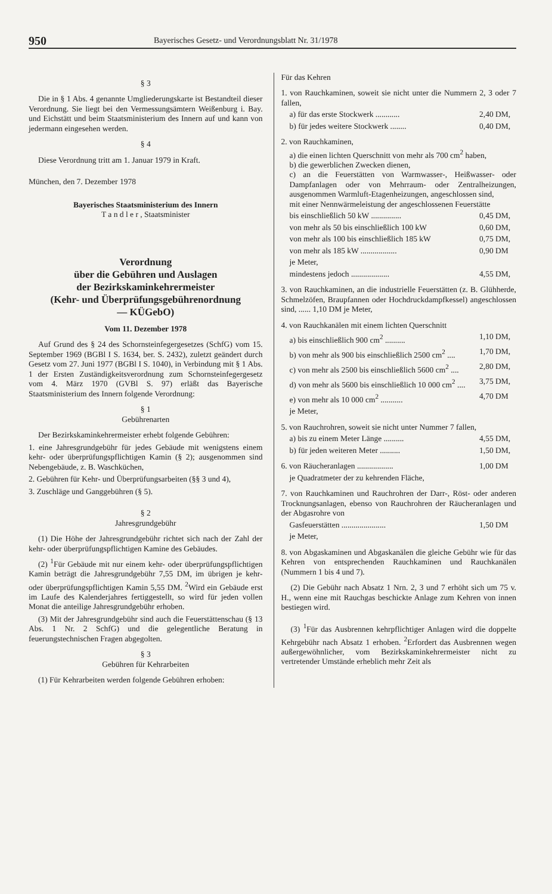950 Bayerisches Gesetz- und Verordnungsblatt Nr. 31/1978
§ 3
Die in § 1 Abs. 4 genannte Umgliederungskarte ist Bestandteil dieser Verordnung. Sie liegt bei den Vermessungsämtern Weißenburg i. Bay. und Eichstätt und beim Staatsministerium des Innern auf und kann von jedermann eingesehen werden.
§ 4
Diese Verordnung tritt am 1. Januar 1979 in Kraft.
München, den 7. Dezember 1978
Bayerisches Staatsministerium des Innern
T a n d l e r , Staatsminister
Verordnung
über die Gebühren und Auslagen
der Bezirkskaminkehrermeister
(Kehr- und Überprüfungsgebührenordnung
— KÜGebO)
Vom 11. Dezember 1978
Auf Grund des § 24 des Schornsteinfegergesetzes (SchfG) vom 15. September 1969 (BGBl I S. 1634, ber. S. 2432), zuletzt geändert durch Gesetz vom 27. Juni 1977 (BGBl I S. 1040), in Verbindung mit § 1 Abs. 1 der Ersten Zuständigkeitsverordnung zum Schornsteinfegergesetz vom 4. März 1970 (GVBl S. 97) erläßt das Bayerische Staatsministerium des Innern folgende Verordnung:
§ 1
Gebührenarten
Der Bezirkskaminkehrermeister erhebt folgende Gebühren:
1. eine Jahresgrundgebühr für jedes Gebäude mit wenigstens einem kehr- oder überprüfungspflichtigen Kamin (§ 2); ausgenommen sind Nebengebäude, z. B. Waschküchen,
2. Gebühren für Kehr- und Überprüfungsarbeiten (§§ 3 und 4),
3. Zuschläge und Ganggebühren (§ 5).
§ 2
Jahresgrundgebühr
(1) Die Höhe der Jahresgrundgebühr richtet sich nach der Zahl der kehr- oder überprüfungspflichtigen Kamine des Gebäudes.
(2) <sup>1</sup>Für Gebäude mit nur einem kehr- oder überprüfungspflichtigen Kamin beträgt die Jahresgrundgebühr 7,55 DM, im übrigen je kehr- oder überprüfungspflichtigen Kamin 5,55 DM. <sup>2</sup>Wird ein Gebäude erst im Laufe des Kalenderjahres fertiggestellt, so wird für jeden vollen Monat die anteilige Jahresgrundgebühr erhoben.
(3) Mit der Jahresgrundgebühr sind auch die Feuerstättenschau (§ 13 Abs. 1 Nr. 2 SchfG) und die gelegentliche Beratung in feuerungstechnischen Fragen abgegolten.
§ 3
Gebühren für Kehrarbeiten
(1) Für Kehrarbeiten werden folgende Gebühren erhoben:
Für das Kehren
1. von Rauchkaminen, soweit sie nicht unter die Nummern 2, 3 oder 7 fallen,
a) für das erste Stockwerk ............ 2,40 DM,
b) für jedes weitere Stockwerk ........ 0,40 DM,
2. von Rauchkaminen,
a) die einen lichten Querschnitt von mehr als 700 cm<sup>2</sup> haben,
b) die gewerblichen Zwecken dienen,
c) an die Feuerstätten von Warmwasser-, Heißwasser- oder Dampfanlagen oder von Mehrraum- oder Zentralheizungen, ausgenommen Warmluft-Etagenheizungen, angeschlossen sind,
mit einer Nennwärmeleistung der angeschlossenen Feuerstätte
bis einschließlich 50 kW ............... 0,45 DM,
von mehr als 50 bis einschließlich 100 kW 0,60 DM,
von mehr als 100 bis einschließlich 185 kW 0,75 DM,
von mehr als 185 kW .................. 0,90 DM
je Meter,
mindestens jedoch ................... 4,55 DM,
3. von Rauchkaminen, an die industrielle Feuerstätten (z. B. Glühherde, Schmelzöfen, Braupfannen oder Hochdruckdampfkessel) angeschlossen sind, ...... 1,10 DM je Meter,
4. von Rauchkanälen mit einem lichten Querschnitt
a) bis einschließlich 900 cm<sup>2</sup> .......... 1,10 DM,
b) von mehr als 900 bis einschließlich 2500 cm<sup>2</sup> .... 1,70 DM,
c) von mehr als 2500 bis einschließlich 5600 cm<sup>2</sup> .... 2,80 DM,
d) von mehr als 5600 bis einschließlich 10 000 cm<sup>2</sup> .... 3,75 DM,
e) von mehr als 10 000 cm<sup>2</sup> ........... 4,70 DM
je Meter,
5. von Rauchrohren, soweit sie nicht unter Nummer 7 fallen,
a) bis zu einem Meter Länge .......... 4,55 DM,
b) für jeden weiteren Meter .......... 1,50 DM,
6. von Räucheranlagen .................. 1,00 DM
je Quadratmeter der zu kehrenden Fläche,
7. von Rauchkaminen und Rauchrohren der Darr-, Röst- oder anderen Trocknungsanlagen, ebenso von Rauchrohren der Räucheranlagen und der Abgasrohre von
Gasfeuerstätten ...................... 1,50 DM
je Meter,
8. von Abgaskaminen und Abgaskanälen die gleiche Gebühr wie für das Kehren von entsprechenden Rauchkaminen und Rauchkanälen (Nummern 1 bis 4 und 7).
(2) Die Gebühr nach Absatz 1 Nrn. 2, 3 und 7 erhöht sich um 75 v. H., wenn eine mit Rauchgas beschickte Anlage zum Kehren von innen bestiegen wird.
(3) <sup>1</sup>Für das Ausbrennen kehrpflichtiger Anlagen wird die doppelte Kehrgebühr nach Absatz 1 erhoben. <sup>2</sup>Erfordert das Ausbrennen wegen außergewöhnlicher, vom Bezirkskaminkehrermeister nicht zu vertretender Umstände erheblich mehr Zeit als